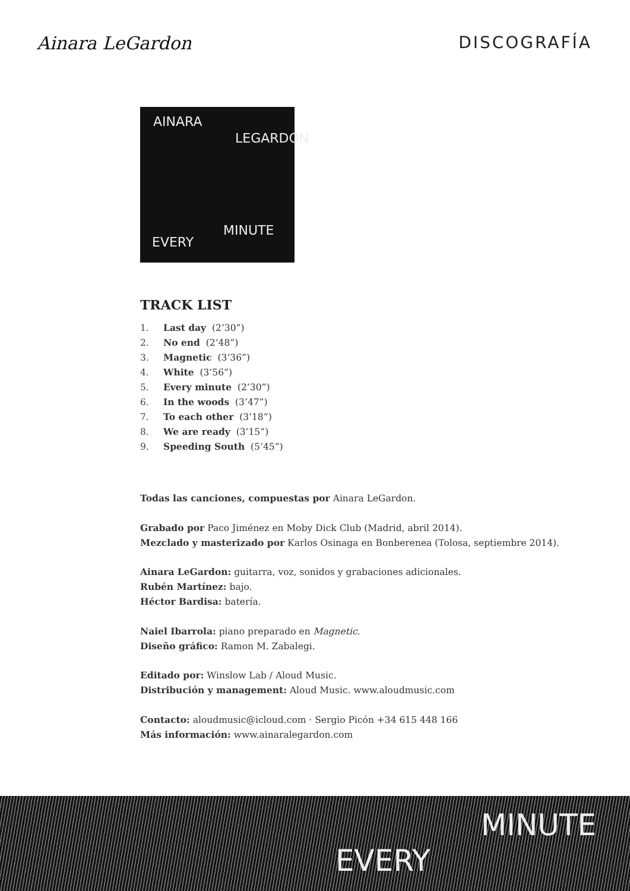Ainara LeGardon DISCOGRAFÍA
AINARA
LEGARDON
EVERY
MINUTE
TRACK LIST
1. Last day (2’30”)
2. No end (2’48”)
3. Magnetic (3’36”)
4. White (3’56”)
5. Every minute (2’30”)
6. In the woods (3’47”)
7. To each other (3’18”)
8. We are ready (3’15”)
9. Speeding South (5’45”)
Todas las canciones, compuestas por Ainara LeGardon.
Grabado por Paco Jiménez en Moby Dick Club (Madrid, abril 2014).
Mezclado y masterizado por Karlos Osinaga en Bonberenea (Tolosa, septiembre 2014).
Ainara LeGardon: guitarra, voz, sonidos y grabaciones adicionales.
Rubén Martínez: bajo.
Héctor Bardisa: batería.
Naiel Ibarrola: piano preparado en Magnetic.
Diseño gráfico: Ramon M. Zabalegi.
Editado por: Winslow Lab / Aloud Music.
Distribución y management: Aloud Music. www.aloudmusic.com
Contacto: aloudmusic@icloud.com · Sergio Picón +34 615 448 166
Más información: www.ainaralegardon.com
EVERY
MINUTE